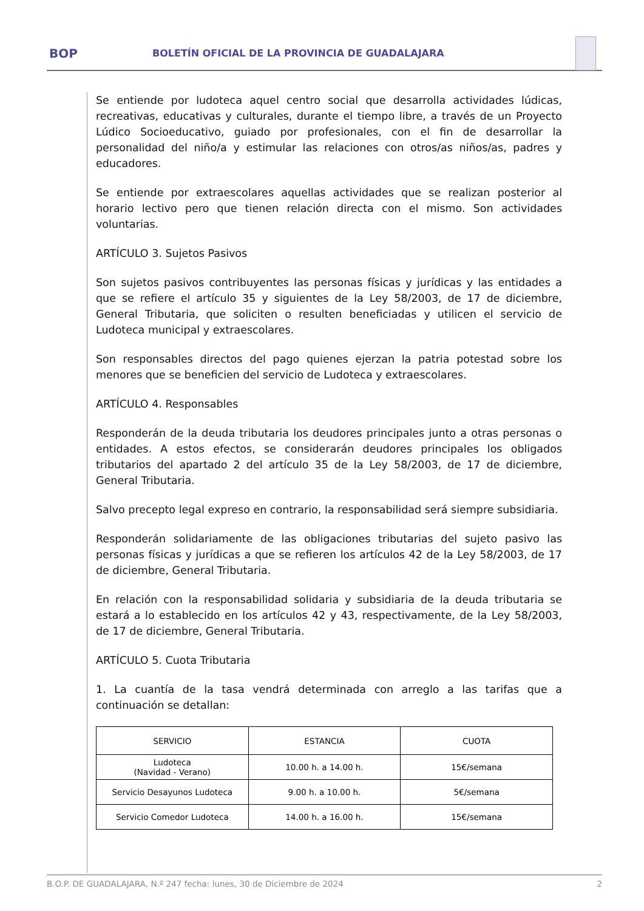BOP
BOLETÍN OFICIAL DE LA PROVINCIA DE GUADALAJARA
Se entiende por ludoteca aquel centro social que desarrolla actividades lúdicas, recreativas, educativas y culturales, durante el tiempo libre, a través de un Proyecto Lúdico Socioeducativo, guiado por profesionales, con el fin de desarrollar la personalidad del niño/a y estimular las relaciones con otros/as niños/as, padres y educadores.
Se entiende por extraescolares aquellas actividades que se realizan posterior al horario lectivo pero que tienen relación directa con el mismo. Son actividades voluntarias.
ARTÍCULO 3. Sujetos Pasivos
Son sujetos pasivos contribuyentes las personas físicas y jurídicas y las entidades a que se refiere el artículo 35 y siguientes de la Ley 58/2003, de 17 de diciembre, General Tributaria, que soliciten o resulten beneficiadas y utilicen el servicio de Ludoteca municipal y extraescolares.
Son responsables directos del pago quienes ejerzan la patria potestad sobre los menores que se beneficien del servicio de Ludoteca y extraescolares.
ARTÍCULO 4. Responsables
Responderán de la deuda tributaria los deudores principales junto a otras personas o entidades. A estos efectos, se considerarán deudores principales los obligados tributarios del apartado 2 del artículo 35 de la Ley 58/2003, de 17 de diciembre, General Tributaria.
Salvo precepto legal expreso en contrario, la responsabilidad será siempre subsidiaria.
Responderán solidariamente de las obligaciones tributarias del sujeto pasivo las personas físicas y jurídicas a que se refieren los artículos 42 de la Ley 58/2003, de 17 de diciembre, General Tributaria.
En relación con la responsabilidad solidaria y subsidiaria de la deuda tributaria se estará a lo establecido en los artículos 42 y 43, respectivamente, de la Ley 58/2003, de 17 de diciembre, General Tributaria.
ARTÍCULO 5. Cuota Tributaria
1. La cuantía de la tasa vendrá determinada con arreglo a las tarifas que a continuación se detallan:
| SERVICIO | ESTANCIA | CUOTA |
| --- | --- | --- |
| Ludoteca (Navidad - Verano) | 10.00 h. a 14.00 h. | 15€/semana |
| Servicio Desayunos Ludoteca | 9.00 h. a 10.00 h. | 5€/semana |
| Servicio Comedor Ludoteca | 14.00 h. a 16.00 h. | 15€/semana |
B.O.P. DE GUADALAJARA, N.º 247 fecha: lunes, 30 de Diciembre de 2024 2